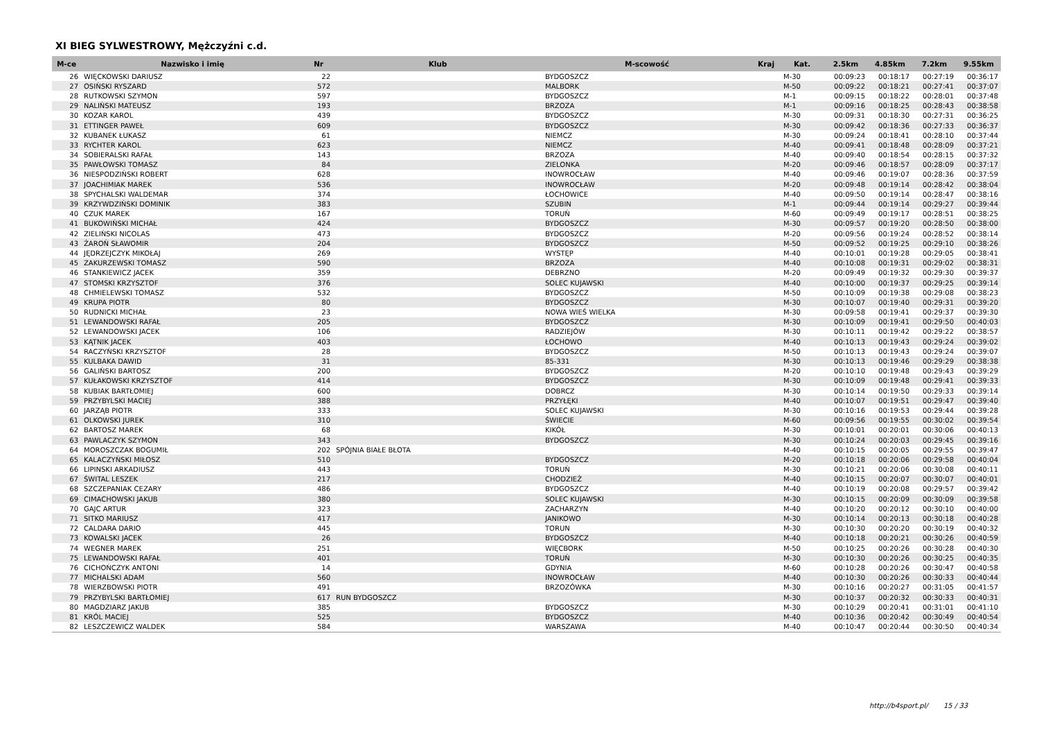XI BIEG SYLWESTROWY, Mężczyźni c.d.
| M-ce | Nazwisko i imię | Nr | Klub | M-scowość | Kraj | Kat. | 2.5km | 4.85km | 7.2km | 9.55km |
| --- | --- | --- | --- | --- | --- | --- | --- | --- | --- | --- |
| 26 | WIĘCKOWSKI DARIUSZ | 22 | | BYDGOSZCZ | | M-30 | 00:09:23 | 00:18:17 | 00:27:19 | 00:36:17 |
| 27 | OSIŃSKI RYSZARD | 572 | | MALBORK | | M-50 | 00:09:22 | 00:18:21 | 00:27:41 | 00:37:07 |
| 28 | RUTKOWSKI SZYMON | 597 | | BYDGOSZCZ | | M-1 | 00:09:15 | 00:18:22 | 00:28:01 | 00:37:48 |
| 29 | NALIŃSKI MATEUSZ | 193 | | BRZOZA | | M-1 | 00:09:16 | 00:18:25 | 00:28:43 | 00:38:58 |
| 30 | KOZAR KAROL | 439 | | BYDGOSZCZ | | M-30 | 00:09:31 | 00:18:30 | 00:27:31 | 00:36:25 |
| 31 | ETTINGER PAWEŁ | 609 | | BYDGOSZCZ | | M-30 | 00:09:42 | 00:18:36 | 00:27:33 | 00:36:37 |
| 32 | KUBANEK ŁUKASZ | 61 | | NIEMCZ | | M-30 | 00:09:24 | 00:18:41 | 00:28:10 | 00:37:44 |
| 33 | RYCHTER KAROL | 623 | | NIEMCZ | | M-40 | 00:09:41 | 00:18:48 | 00:28:09 | 00:37:21 |
| 34 | SOBIERALSKI RAFAŁ | 143 | | BRZOZA | | M-40 | 00:09:40 | 00:18:54 | 00:28:15 | 00:37:32 |
| 35 | PAWŁOWSKI TOMASZ | 84 | | ZIELONKA | | M-20 | 00:09:46 | 00:18:57 | 00:28:09 | 00:37:17 |
| 36 | NIESPODZIŃSKI ROBERT | 628 | | INOWROCŁAW | | M-40 | 00:09:46 | 00:19:07 | 00:28:36 | 00:37:59 |
| 37 | JOACHIMIAK MAREK | 536 | | INOWROCŁAW | | M-20 | 00:09:48 | 00:19:14 | 00:28:42 | 00:38:04 |
| 38 | SPYCHALSKI WALDEMAR | 374 | | ŁOCHOWICE | | M-40 | 00:09:50 | 00:19:14 | 00:28:47 | 00:38:16 |
| 39 | KRZYWDZIŃSKI DOMINIK | 383 | | SZUBIN | | M-1 | 00:09:44 | 00:19:14 | 00:29:27 | 00:39:44 |
| 40 | CZUK MAREK | 167 | | TORUŃ | | M-60 | 00:09:49 | 00:19:17 | 00:28:51 | 00:38:25 |
| 41 | BUKOWIŃSKI MICHAŁ | 424 | | BYDGOSZCZ | | M-30 | 00:09:57 | 00:19:20 | 00:28:50 | 00:38:00 |
| 42 | ZIELIŃSKI NICOLAS | 473 | | BYDGOSZCZ | | M-20 | 00:09:56 | 00:19:24 | 00:28:52 | 00:38:14 |
| 43 | ŻAROŃ SŁAWOMIR | 204 | | BYDGOSZCZ | | M-50 | 00:09:52 | 00:19:25 | 00:29:10 | 00:38:26 |
| 44 | JĘDRZEJCZYK MIKOŁAJ | 269 | | WYSTĘP | | M-40 | 00:10:01 | 00:19:28 | 00:29:05 | 00:38:41 |
| 45 | ZAKURZEWSKI TOMASZ | 590 | | BRZOZA | | M-40 | 00:10:08 | 00:19:31 | 00:29:02 | 00:38:31 |
| 46 | STANKIEWICZ JACEK | 359 | | DEBRZNO | | M-20 | 00:09:49 | 00:19:32 | 00:29:30 | 00:39:37 |
| 47 | STOMSKI KRZYSZTOF | 376 | | SOLEC KUJAWSKI | | M-40 | 00:10:00 | 00:19:37 | 00:29:25 | 00:39:14 |
| 48 | CHMIELEWSKI TOMASZ | 532 | | BYDGOSZCZ | | M-50 | 00:10:09 | 00:19:38 | 00:29:08 | 00:38:23 |
| 49 | KRUPA PIOTR | 80 | | BYDGOSZCZ | | M-30 | 00:10:07 | 00:19:40 | 00:29:31 | 00:39:20 |
| 50 | RUDNICKI MICHAŁ | 23 | | NOWA WIEŚ WIELKA | | M-30 | 00:09:58 | 00:19:41 | 00:29:37 | 00:39:30 |
| 51 | LEWANDOWSKI RAFAŁ | 205 | | BYDGOSZCZ | | M-30 | 00:10:09 | 00:19:41 | 00:29:50 | 00:40:03 |
| 52 | LEWANDOWSKI JACEK | 106 | | RADZIEJÓW | | M-30 | 00:10:11 | 00:19:42 | 00:29:22 | 00:38:57 |
| 53 | KĄTNIK JACEK | 403 | | ŁOCHOWO | | M-40 | 00:10:13 | 00:19:43 | 00:29:24 | 00:39:02 |
| 54 | RACZYŃSKI KRZYSZTOF | 28 | | BYDGOSZCZ | | M-50 | 00:10:13 | 00:19:43 | 00:29:24 | 00:39:07 |
| 55 | KULBAKA DAWID | 31 | | 85-331 | | M-30 | 00:10:13 | 00:19:46 | 00:29:29 | 00:38:38 |
| 56 | GALIŃSKI BARTOSZ | 200 | | BYDGOSZCZ | | M-20 | 00:10:10 | 00:19:48 | 00:29:43 | 00:39:29 |
| 57 | KUŁAKOWSKI KRZYSZTOF | 414 | | BYDGOSZCZ | | M-30 | 00:10:09 | 00:19:48 | 00:29:41 | 00:39:33 |
| 58 | KUBIAK BARTŁOMIEJ | 600 | | DOBRCZ | | M-30 | 00:10:14 | 00:19:50 | 00:29:33 | 00:39:14 |
| 59 | PRZYBYLSKI MACIEJ | 388 | | PRZYŁĘKI | | M-40 | 00:10:07 | 00:19:51 | 00:29:47 | 00:39:40 |
| 60 | JARZĄB PIOTR | 333 | | SOLEC KUJAWSKI | | M-30 | 00:10:16 | 00:19:53 | 00:29:44 | 00:39:28 |
| 61 | OLKOWSKI JUREK | 310 | | ŚWIECIE | | M-60 | 00:09:56 | 00:19:55 | 00:30:02 | 00:39:54 |
| 62 | BARTOSZ MAREK | 68 | | KIKÓŁ | | M-30 | 00:10:01 | 00:20:01 | 00:30:06 | 00:40:13 |
| 63 | PAWLACZYK SZYMON | 343 | | BYDGOSZCZ | | M-30 | 00:10:24 | 00:20:03 | 00:29:45 | 00:39:16 |
| 64 | MOROSZCZAK BOGUMIŁ | 202 | SPÓJNIA BIAŁE BŁOTA | | | M-40 | 00:10:15 | 00:20:05 | 00:29:55 | 00:39:47 |
| 65 | KALACZYŃSKI MIŁOSZ | 510 | | BYDGOSZCZ | | M-20 | 00:10:18 | 00:20:06 | 00:29:58 | 00:40:04 |
| 66 | LIPINSKI ARKADIUSZ | 443 | | TORUŃ | | M-30 | 00:10:21 | 00:20:06 | 00:30:08 | 00:40:11 |
| 67 | ŚWITAL LESZEK | 217 | | CHODZIEŻ | | M-40 | 00:10:15 | 00:20:07 | 00:30:07 | 00:40:01 |
| 68 | SZCZEPANIAK CEZARY | 486 | | BYDGOSZCZ | | M-40 | 00:10:19 | 00:20:08 | 00:29:57 | 00:39:42 |
| 69 | CIMACHOWSKI JAKUB | 380 | | SOLEC KUJAWSKI | | M-30 | 00:10:15 | 00:20:09 | 00:30:09 | 00:39:58 |
| 70 | GAJC ARTUR | 323 | | ZACHARZYN | | M-40 | 00:10:20 | 00:20:12 | 00:30:10 | 00:40:00 |
| 71 | SITKO MARIUSZ | 417 | | JANIKOWO | | M-30 | 00:10:14 | 00:20:13 | 00:30:18 | 00:40:28 |
| 72 | CALDARA DARIO | 445 | | TORUN | | M-30 | 00:10:30 | 00:20:20 | 00:30:19 | 00:40:32 |
| 73 | KOWALSKI JACEK | 26 | | BYDGOSZCZ | | M-40 | 00:10:18 | 00:20:21 | 00:30:26 | 00:40:59 |
| 74 | WEGNER MAREK | 251 | | WIĘCBORK | | M-50 | 00:10:25 | 00:20:26 | 00:30:28 | 00:40:30 |
| 75 | LEWANDOWSKI RAFAŁ | 401 | | TORUŃ | | M-30 | 00:10:30 | 00:20:26 | 00:30:25 | 00:40:35 |
| 76 | CICHOŃCZYK ANTONI | 14 | | GDYNIA | | M-60 | 00:10:28 | 00:20:26 | 00:30:47 | 00:40:58 |
| 77 | MICHALSKI ADAM | 560 | | INOWROCŁAW | | M-40 | 00:10:30 | 00:20:26 | 00:30:33 | 00:40:44 |
| 78 | WIERZBOWSKI PIOTR | 491 | | BRZOZÓWKA | | M-30 | 00:10:16 | 00:20:27 | 00:31:05 | 00:41:57 |
| 79 | PRZYBYLSKI BARTŁOMIEJ | 617 | RUN BYDGOSZCZ | | | M-30 | 00:10:37 | 00:20:32 | 00:30:33 | 00:40:31 |
| 80 | MAGDZIARZ JAKUB | 385 | | BYDGOSZCZ | | M-30 | 00:10:29 | 00:20:41 | 00:31:01 | 00:41:10 |
| 81 | KRÓL MACIEJ | 525 | | BYDGOSZCZ | | M-40 | 00:10:36 | 00:20:42 | 00:30:49 | 00:40:54 |
| 82 | LESZCZEWICZ WALDEK | 584 | | WARSZAWA | | M-40 | 00:10:47 | 00:20:44 | 00:30:50 | 00:40:34 |
http://b4sport.pl/ 15 / 33